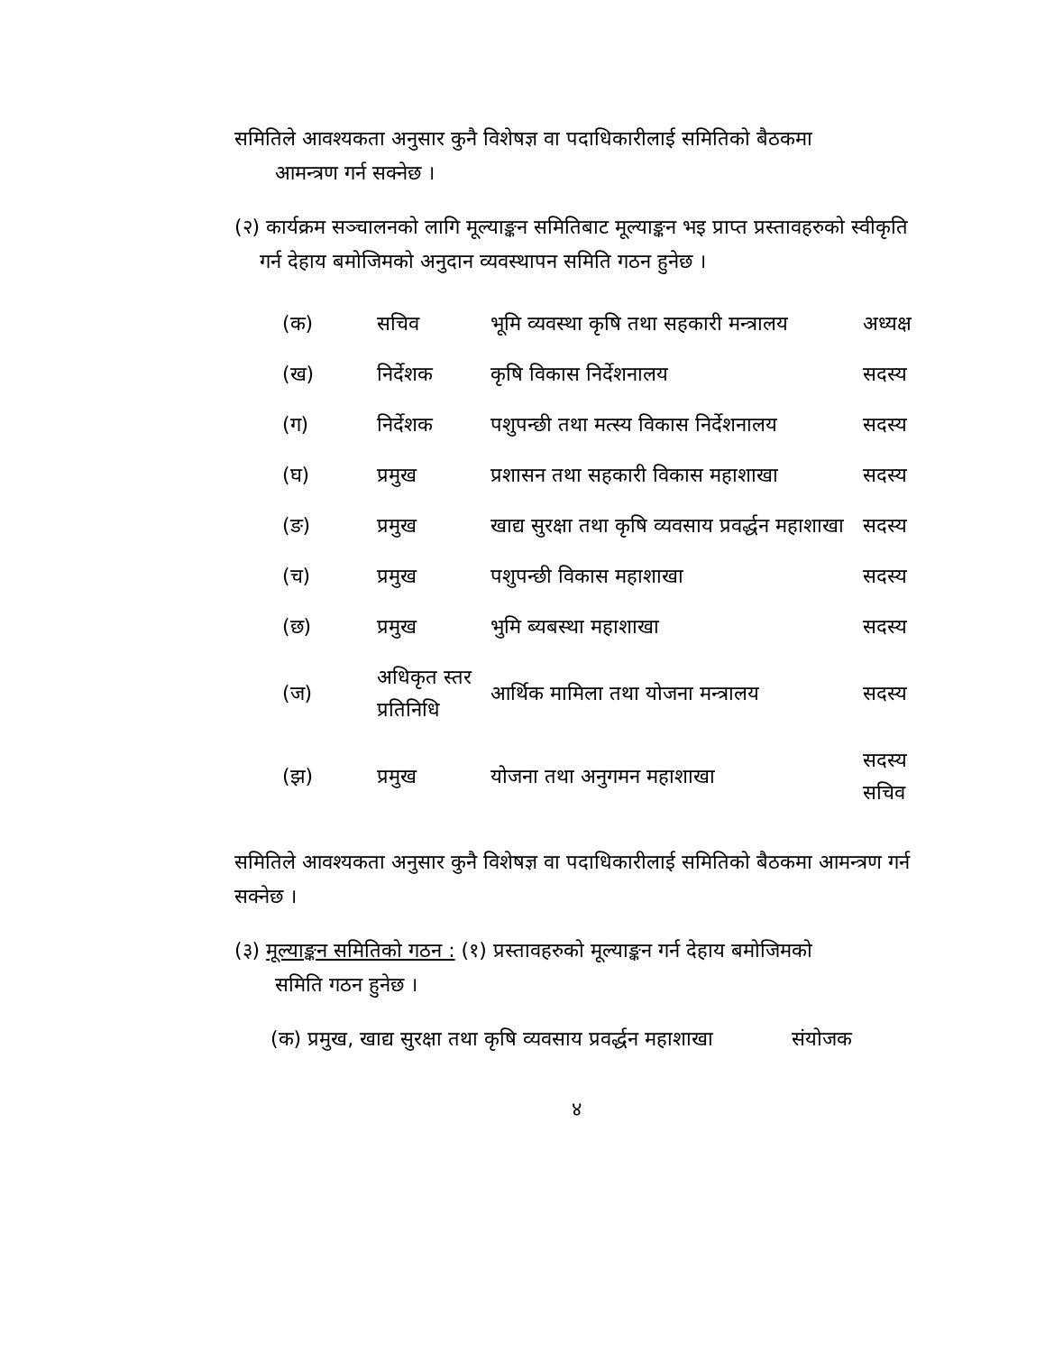समितिले आवश्यकता अनुसार कुनै विशेषज्ञ वा पदाधिकारीलाई समितिको बैठकमा
आमन्त्रण गर्न सक्नेछ ।
(२) कार्यक्रम सञ्चालनको लागि मूल्याङ्कन समितिबाट मूल्याङ्कन भइ प्राप्त प्रस्तावहरुको स्वीकृति गर्न देहाय बमोजिमको अनुदान व्यवस्थापन समिति गठन हुनेछ ।
| (क) | सचिव | भूमि व्यवस्था कृषि तथा सहकारी मन्त्रालय | अध्यक्ष |
| (ख) | निर्देशक | कृषि विकास निर्देशनालय | सदस्य |
| (ग) | निर्देशक | पशुपन्छी तथा मत्स्य विकास निर्देशनालय | सदस्य |
| (घ) | प्रमुख | प्रशासन तथा सहकारी विकास महाशाखा | सदस्य |
| (ङ) | प्रमुख | खाद्य सुरक्षा तथा कृषि व्यवसाय प्रवर्द्धन महाशाखा | सदस्य |
| (च) | प्रमुख | पशुपन्छी विकास महाशाखा | सदस्य |
| (छ) | प्रमुख | भुमि ब्यबस्था महाशाखा | सदस्य |
| (ज) | अधिकृत स्तर प्रतिनिधि | आर्थिक मामिला तथा योजना मन्त्रालय | सदस्य |
| (झ) | प्रमुख | योजना तथा अनुगमन महाशाखा | सदस्य सचिव |
समितिले आवश्यकता अनुसार कुनै विशेषज्ञ वा पदाधिकारीलाई समितिको बैठकमा आमन्त्रण गर्न सक्नेछ ।
(३) मूल्याङ्कन समितिको गठन : (१) प्रस्तावहरुको मूल्याङ्कन गर्न देहाय बमोजिमको
समिति गठन हुनेछ ।
(क) प्रमुख, खाद्य सुरक्षा तथा कृषि व्यवसाय प्रवर्द्धन महाशाखा संयोजक
४